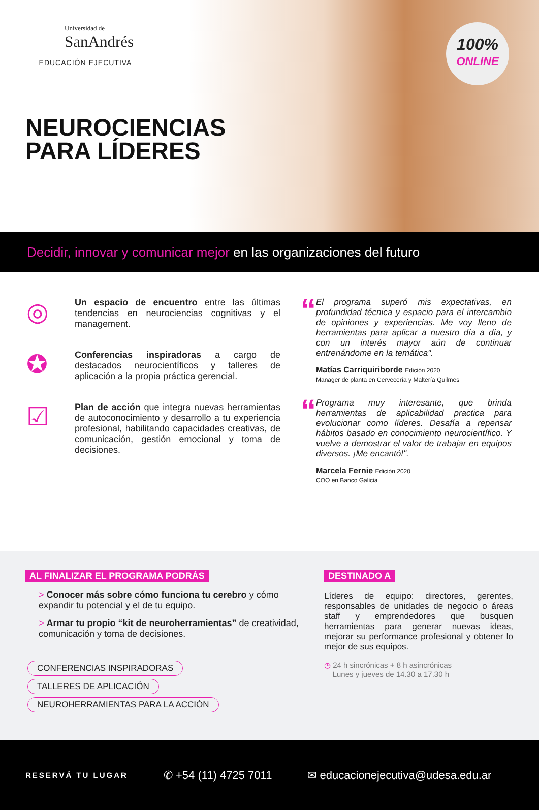Universidad de
SanAndrés
EDUCACIÓN EJECUTIVA
NEUROCIENCIAS
PARA LÍDERES
100%
ONLINE
Decidir, innovar y comunicar mejor en las organizaciones del futuro
◎
Un espacio de encuentro entre las últimas tendencias en neurociencias cognitivas y el management.
✪
Conferencias inspiradoras a cargo de destacados neurocientíficos y talleres de aplicación a la propia práctica gerencial.
☑
Plan de acción que integra nuevas herramientas de autoconocimiento y desarrollo a tu experiencia profesional, habilitando capacidades creativas, de comunicación, gestión emocional y toma de decisiones.
“
El programa superó mis expectativas, en profundidad técnica y espacio para el intercambio de opiniones y experiencias. Me voy lleno de herramientas para aplicar a nuestro día a día, y con un interés mayor aún de continuar entrenándome en la temática".
Matías Carriquiriborde Edición 2020
Manager de planta en Cervecería y Maltería Quilmes
“
Programa muy interesante, que brinda herramientas de aplicabilidad practica para evolucionar como líderes. Desafía a repensar hábitos basado en conocimiento neurocientífico. Y vuelve a demostrar el valor de trabajar en equipos diversos. ¡Me encantó!".
Marcela Fernie Edición 2020
COO en Banco Galicia
AL FINALIZAR EL PROGRAMA PODRÁS
> Conocer más sobre cómo funciona tu cerebro y cómo expandir tu potencial y el de tu equipo.
> Armar tu propio “kit de neuroherramientas” de creatividad, comunicación y toma de decisiones.
CONFERENCIAS INSPIRADORAS TALLERES DE APLICACIÓN NEUROHERRAMIENTAS PARA LA ACCIÓN
DESTINADO A
Líderes de equipo: directores, gerentes, responsables de unidades de negocio o áreas staff y emprendedores que busquen herramientas para generar nuevas ideas, mejorar su performance profesional y obtener lo mejor de sus equipos.
◷ 24 h sincrónicas + 8 h asincrónicas
Lunes y jueves de 14.30 a 17.30 h
RESERVÁ TU LUGAR ✆ +54 (11) 4725 7011 ✉ educacionejecutiva@udesa.edu.ar